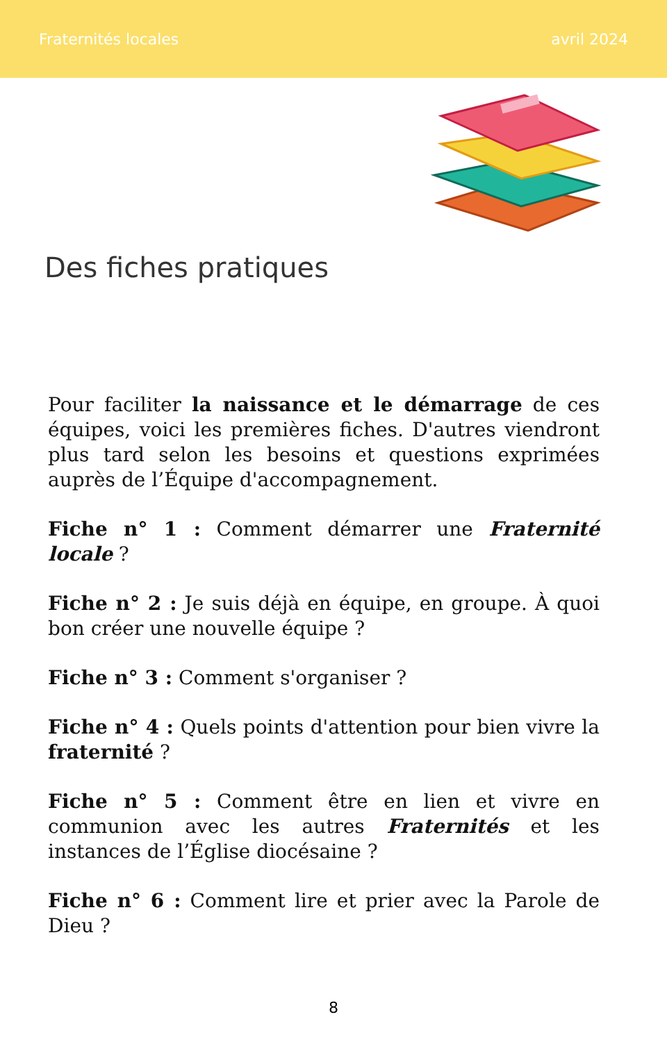Fraternités locales avril 2024
Des fiches pratiques
Pour faciliter la naissance et le démarrage de ces équipes, voici les premières fiches. D'autres viendront plus tard selon les besoins et questions exprimées auprès de l’Équipe d'accompagnement.
Fiche n° 1 : Comment démarrer une Fraternité locale ?
Fiche n° 2 : Je suis déjà en équipe, en groupe. À quoi bon créer une nouvelle équipe ?
Fiche n° 3 : Comment s'organiser ?
Fiche n° 4 : Quels points d'attention pour bien vivre la fraternité ?
Fiche n° 5 : Comment être en lien et vivre en communion avec les autres Fraternités et les instances de l’Église diocésaine ?
Fiche n° 6 : Comment lire et prier avec la Parole de Dieu ?
8